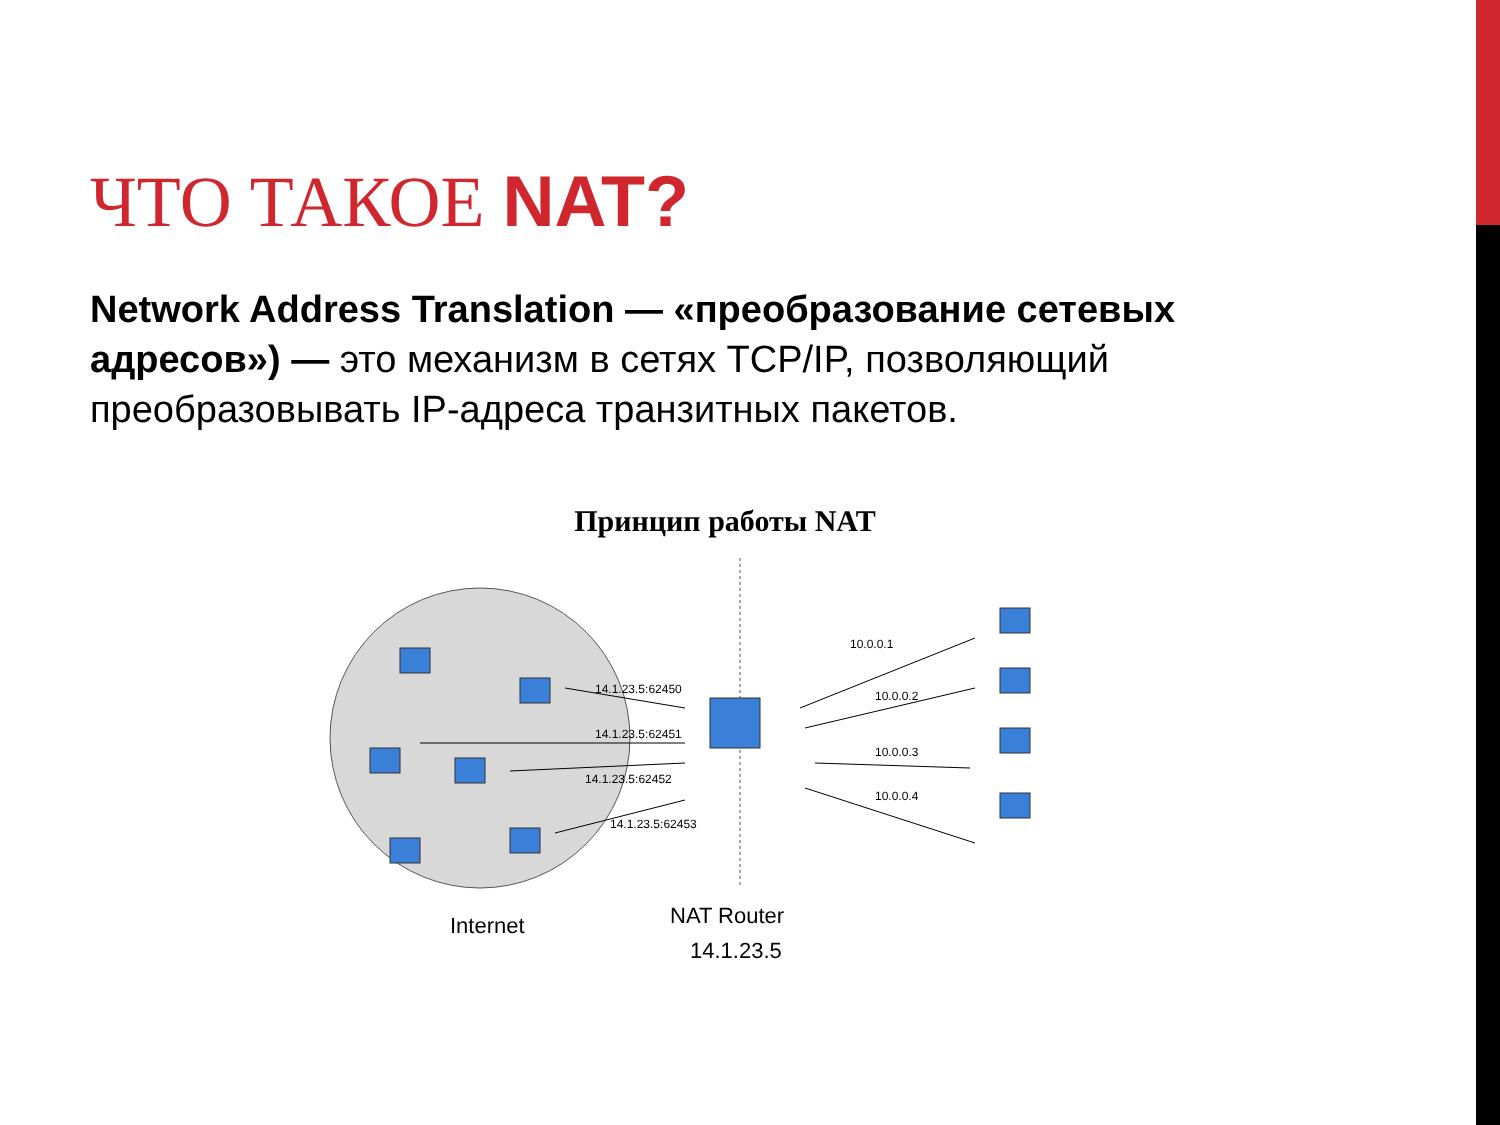ЧТО ТАКОЕ NAT?
Network Address Translation — «преобразование сетевых адресов») — это механизм в сетях TCP/IP, позволяющий преобразовывать IP-адреса транзитных пакетов.
Принцип работы NAT
14.1.23.5:62450
14.1.23.5:62451
14.1.23.5:62452
14.1.23.5:62453
10.0.0.1
10.0.0.2
10.0.0.3
10.0.0.4
Internet
NAT Router
14.1.23.5